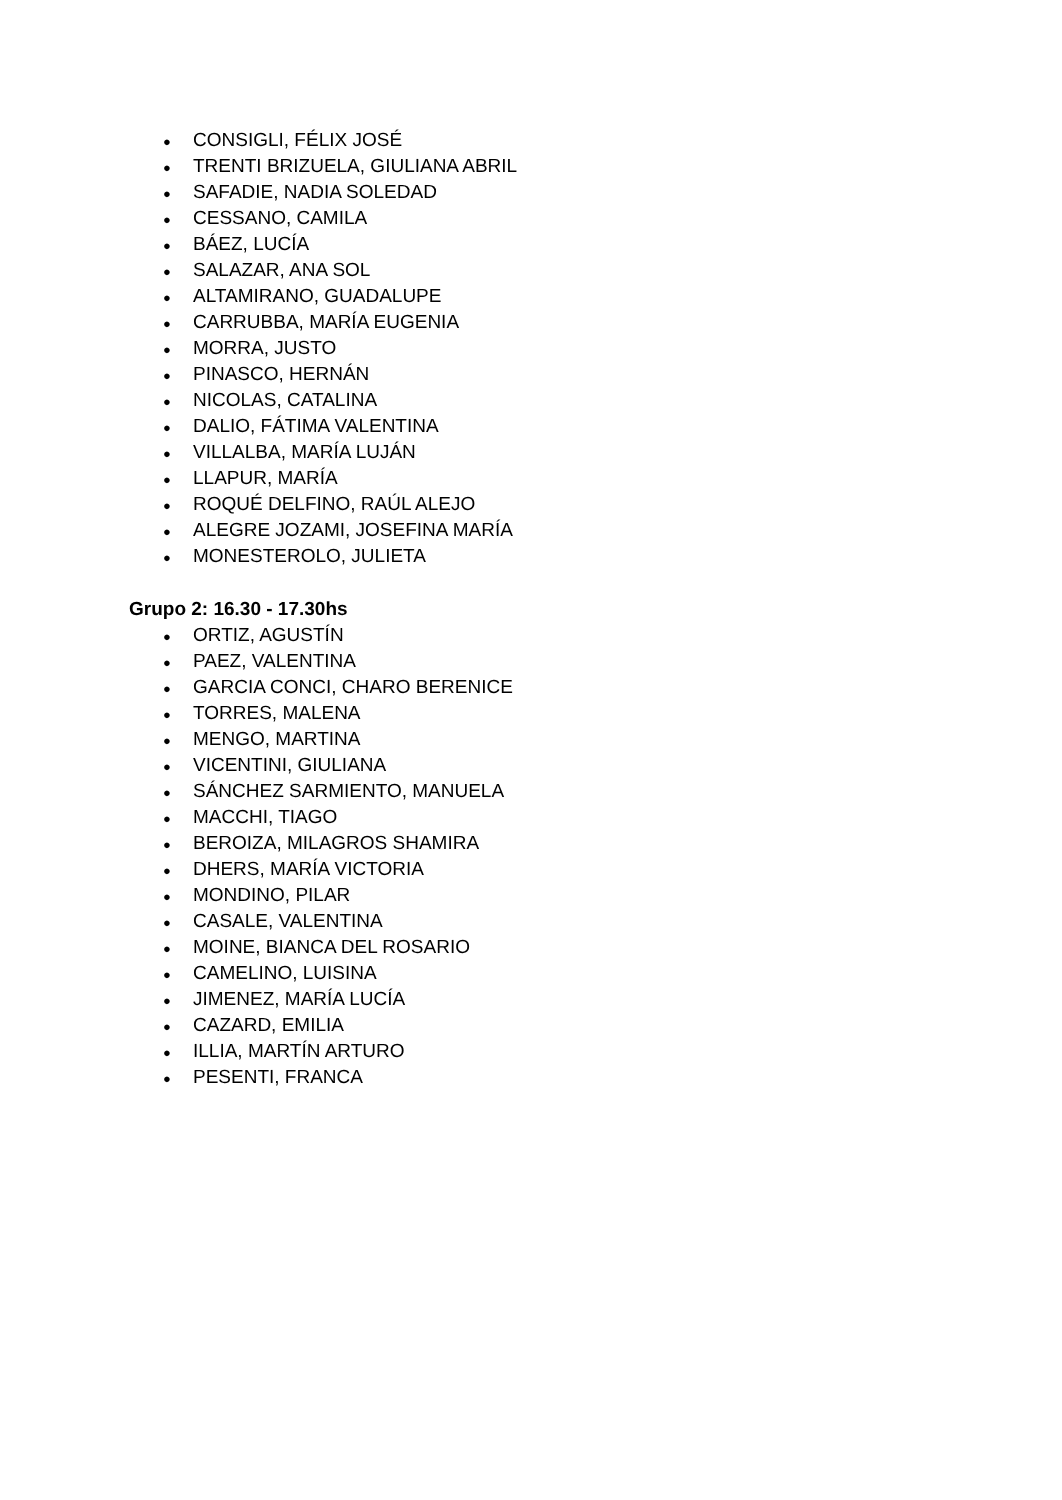● CONSIGLI, FÉLIX JOSÉ
● TRENTI BRIZUELA, GIULIANA ABRIL
● SAFADIE, NADIA SOLEDAD
● CESSANO, CAMILA
● BÁEZ, LUCÍA
● SALAZAR, ANA SOL
● ALTAMIRANO, GUADALUPE
● CARRUBBA, MARÍA EUGENIA
● MORRA, JUSTO
● PINASCO, HERNÁN
● NICOLAS, CATALINA
● DALIO, FÁTIMA VALENTINA
● VILLALBA, MARÍA LUJÁN
● LLAPUR, MARÍA
● ROQUÉ DELFINO, RAÚL ALEJO
● ALEGRE JOZAMI, JOSEFINA MARÍA
● MONESTEROLO, JULIETA
Grupo 2: 16.30 - 17.30hs
● ORTIZ, AGUSTÍN
● PAEZ, VALENTINA
● GARCIA CONCI, CHARO BERENICE
● TORRES, MALENA
● MENGO, MARTINA
● VICENTINI, GIULIANA
● SÁNCHEZ SARMIENTO, MANUELA
● MACCHI, TIAGO
● BEROIZA, MILAGROS SHAMIRA
● DHERS, MARÍA VICTORIA
● MONDINO, PILAR
● CASALE, VALENTINA
● MOINE, BIANCA DEL ROSARIO
● CAMELINO, LUISINA
● JIMENEZ, MARÍA LUCÍA
● CAZARD, EMILIA
● ILLIA, MARTÍN ARTURO
● PESENTI, FRANCA